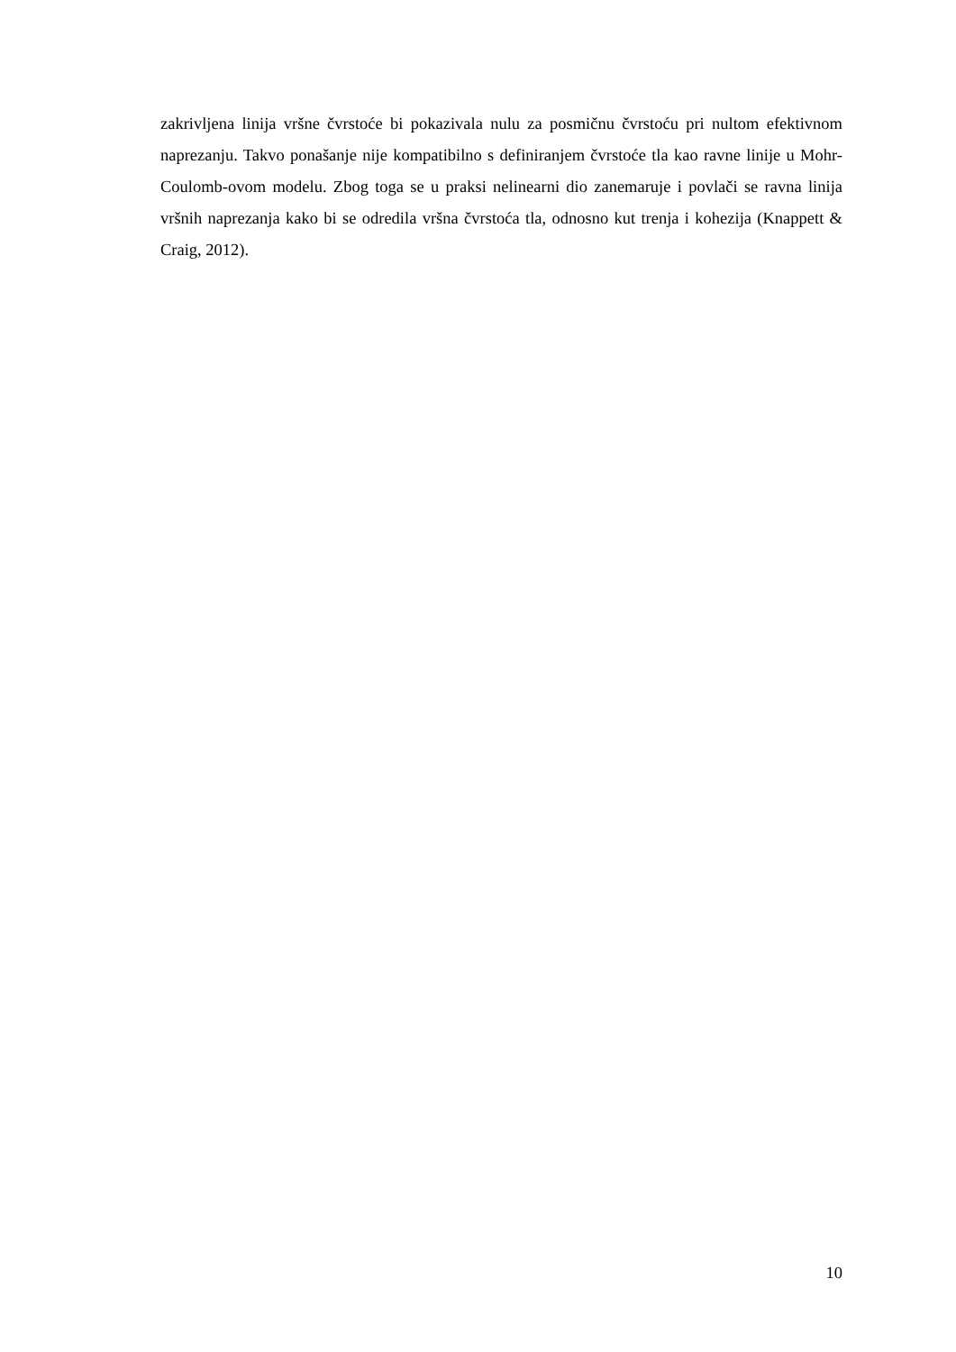zakrivljena linija vršne čvrstoće bi pokazivala nulu za posmičnu čvrstoću pri nultom efektivnom naprezanju. Takvo ponašanje nije kompatibilno s definiranjem čvrstoće tla kao ravne linije u Mohr-Coulomb-ovom modelu. Zbog toga se u praksi nelinearni dio zanemaruje i povlači se ravna linija vršnih naprezanja kako bi se odredila vršna čvrstoća tla, odnosno kut trenja i kohezija (Knappett & Craig, 2012).
10